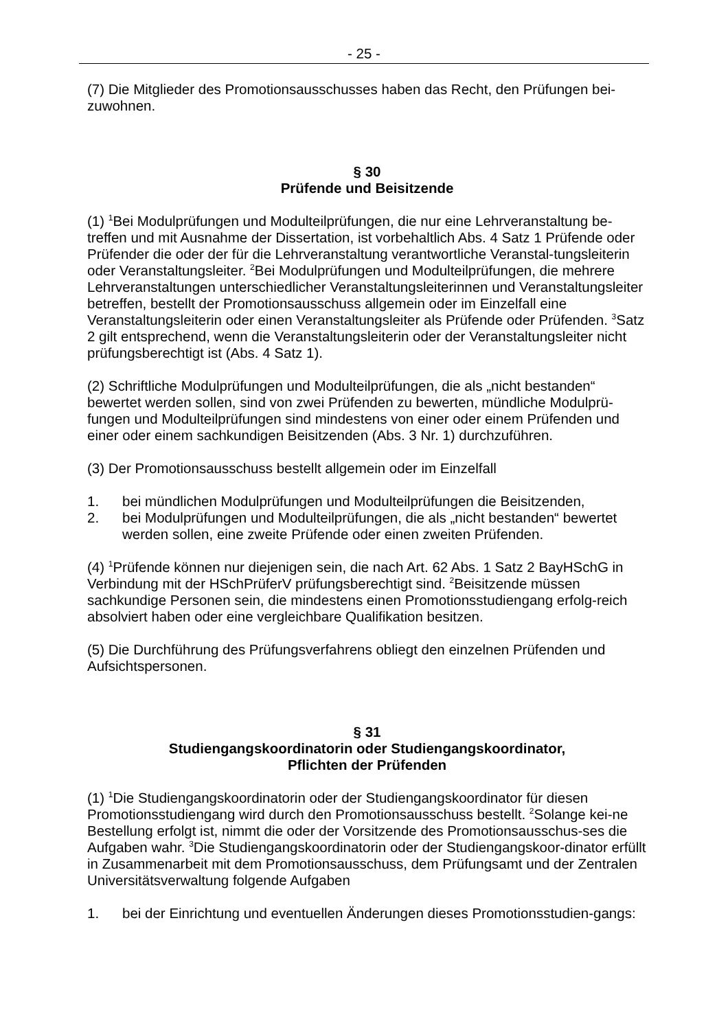- 25 -
(7) Die Mitglieder des Promotionsausschusses haben das Recht, den Prüfungen bei-zuwohnen.
§ 30
Prüfende und Beisitzende
(1) <sup>1</sup>Bei Modulprüfungen und Modulteilprüfungen, die nur eine Lehrveranstaltung be-treffen und mit Ausnahme der Dissertation, ist vorbehaltlich Abs. 4 Satz 1 Prüfende oder Prüfender die oder der für die Lehrveranstaltung verantwortliche Veranstal-tungsleiterin oder Veranstaltungsleiter. <sup>2</sup>Bei Modulprüfungen und Modulteilprüfungen, die mehrere Lehrveranstaltungen unterschiedlicher Veranstaltungsleiterinnen und Veranstaltungsleiter betreffen, bestellt der Promotionsausschuss allgemein oder im Einzelfall eine Veranstaltungsleiterin oder einen Veranstaltungsleiter als Prüfende oder Prüfenden. <sup>3</sup>Satz 2 gilt entsprechend, wenn die Veranstaltungsleiterin oder der Veranstaltungsleiter nicht prüfungsberechtigt ist (Abs. 4 Satz 1).
(2) Schriftliche Modulprüfungen und Modulteilprüfungen, die als „nicht bestanden“ bewertet werden sollen, sind von zwei Prüfenden zu bewerten, mündliche Modulprü-fungen und Modulteilprüfungen sind mindestens von einer oder einem Prüfenden und einer oder einem sachkundigen Beisitzenden (Abs. 3 Nr. 1) durchzuführen.
(3) Der Promotionsausschuss bestellt allgemein oder im Einzelfall
1. bei mündlichen Modulprüfungen und Modulteilprüfungen die Beisitzenden,
2. bei Modulprüfungen und Modulteilprüfungen, die als „nicht bestanden“ bewertet werden sollen, eine zweite Prüfende oder einen zweiten Prüfenden.
(4) <sup>1</sup>Prüfende können nur diejenigen sein, die nach Art. 62 Abs. 1 Satz 2 BayHSchG in Verbindung mit der HSchPrüferV prüfungsberechtigt sind. <sup>2</sup>Beisitzende müssen sachkundige Personen sein, die mindestens einen Promotionsstudiengang erfolg-reich absolviert haben oder eine vergleichbare Qualifikation besitzen.
(5) Die Durchführung des Prüfungsverfahrens obliegt den einzelnen Prüfenden und Aufsichtspersonen.
§ 31
Studiengangskoordinatorin oder Studiengangskoordinator,
Pflichten der Prüfenden
(1) <sup>1</sup>Die Studiengangskoordinatorin oder der Studiengangskoordinator für diesen Promotionsstudiengang wird durch den Promotionsausschuss bestellt. <sup>2</sup>Solange kei-ne Bestellung erfolgt ist, nimmt die oder der Vorsitzende des Promotionsausschus-ses die Aufgaben wahr. <sup>3</sup>Die Studiengangskoordinatorin oder der Studiengangskoor-dinator erfüllt in Zusammenarbeit mit dem Promotionsausschuss, dem Prüfungsamt und der Zentralen Universitätsverwaltung folgende Aufgaben
1. bei der Einrichtung und eventuellen Änderungen dieses Promotionsstudien-gangs: